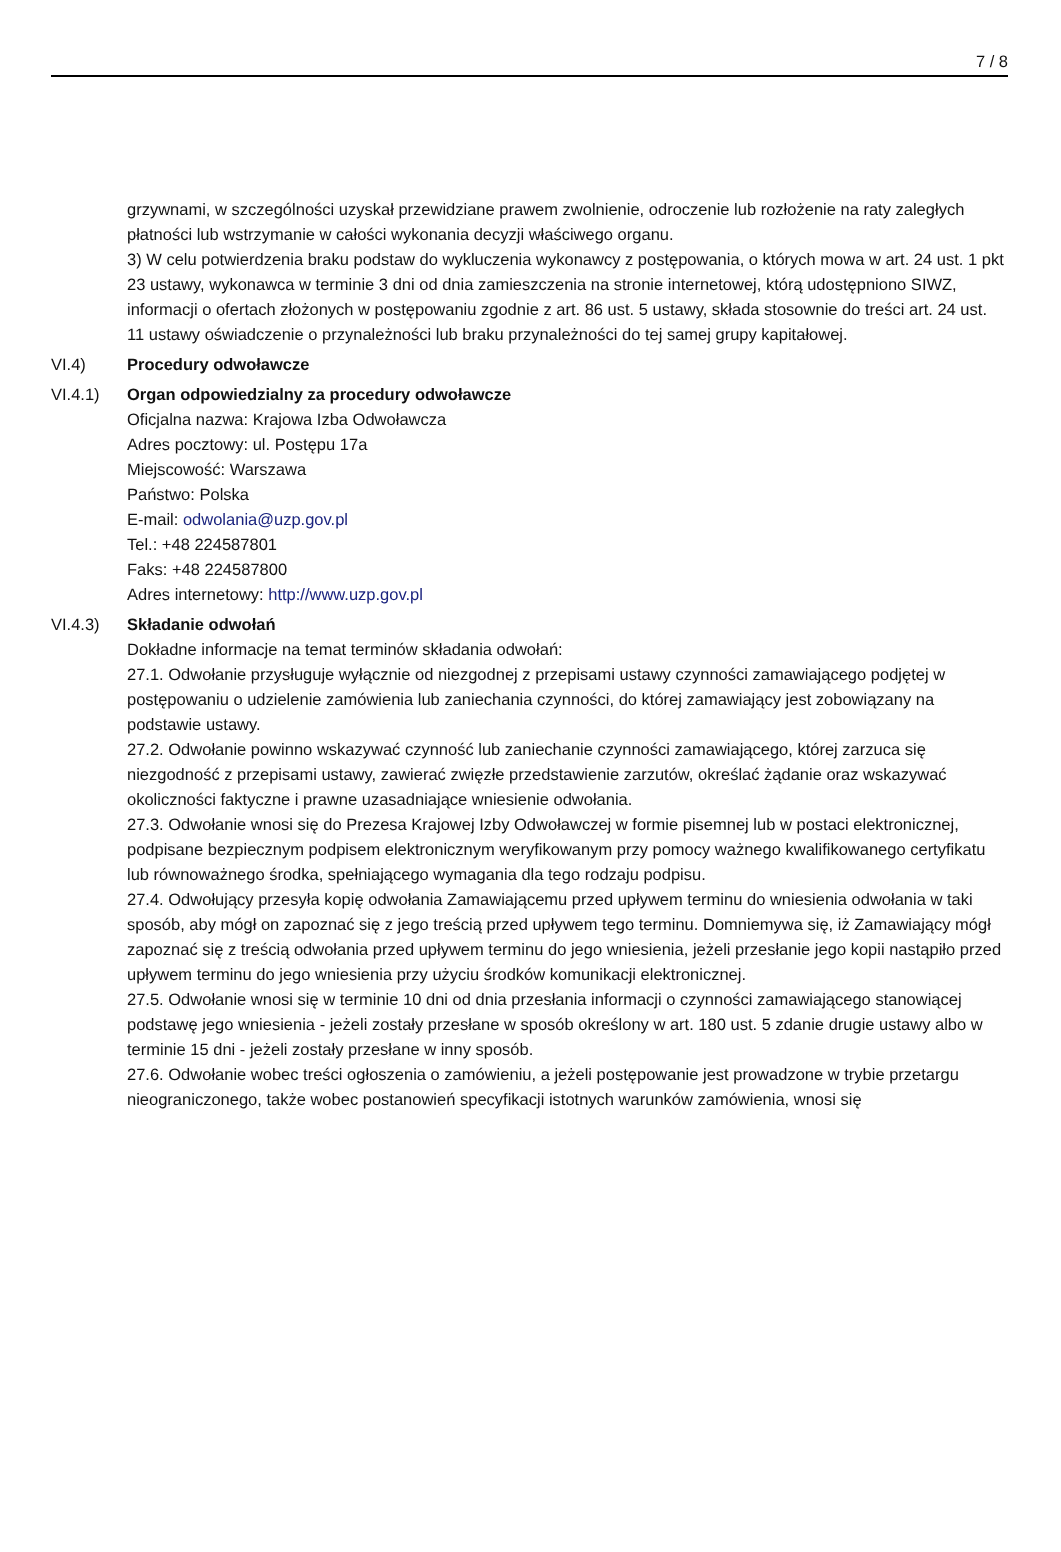7 / 8
grzywnami, w szczególności uzyskał przewidziane prawem zwolnienie, odroczenie lub rozłożenie na raty zaległych płatności lub wstrzymanie w całości wykonania decyzji właściwego organu.
3) W celu potwierdzenia braku podstaw do wykluczenia wykonawcy z postępowania, o których mowa w art. 24 ust. 1 pkt 23 ustawy, wykonawca w terminie 3 dni od dnia zamieszczenia na stronie internetowej, którą udostępniono SIWZ, informacji o ofertach złożonych w postępowaniu zgodnie z art. 86 ust. 5 ustawy, składa stosownie do treści art. 24 ust. 11 ustawy oświadczenie o przynależności lub braku przynależności do tej samej grupy kapitałowej.
VI.4) Procedury odwoławcze
VI.4.1) Organ odpowiedzialny za procedury odwoławcze
Oficjalna nazwa: Krajowa Izba Odwoławcza
Adres pocztowy: ul. Postępu 17a
Miejscowość: Warszawa
Państwo: Polska
E-mail: odwolania@uzp.gov.pl
Tel.: +48 224587801
Faks: +48 224587800
Adres internetowy: http://www.uzp.gov.pl
VI.4.3) Składanie odwołań
Dokładne informacje na temat terminów składania odwołań:
27.1. Odwołanie przysługuje wyłącznie od niezgodnej z przepisami ustawy czynności zamawiającego podjętej w postępowaniu o udzielenie zamówienia lub zaniechania czynności, do której zamawiający jest zobowiązany na podstawie ustawy.
27.2. Odwołanie powinno wskazywać czynność lub zaniechanie czynności zamawiającego, której zarzuca się niezgodność z przepisami ustawy, zawierać zwięzłe przedstawienie zarzutów, określać żądanie oraz wskazywać okoliczności faktyczne i prawne uzasadniające wniesienie odwołania.
27.3. Odwołanie wnosi się do Prezesa Krajowej Izby Odwoławczej w formie pisemnej lub w postaci elektronicznej, podpisane bezpiecznym podpisem elektronicznym weryfikowanym przy pomocy ważnego kwalifikowanego certyfikatu lub równoważnego środka, spełniającego wymagania dla tego rodzaju podpisu.
27.4. Odwołujący przesyła kopię odwołania Zamawiającemu przed upływem terminu do wniesienia odwołania w taki sposób, aby mógł on zapoznać się z jego treścią przed upływem tego terminu. Domniemywa się, iż Zamawiający mógł zapoznać się z treścią odwołania przed upływem terminu do jego wniesienia, jeżeli przesłanie jego kopii nastąpiło przed upływem terminu do jego wniesienia przy użyciu środków komunikacji elektronicznej.
27.5. Odwołanie wnosi się w terminie 10 dni od dnia przesłania informacji o czynności zamawiającego stanowiącej podstawę jego wniesienia - jeżeli zostały przesłane w sposób określony w art. 180 ust. 5 zdanie drugie ustawy albo w terminie 15 dni - jeżeli zostały przesłane w inny sposób.
27.6. Odwołanie wobec treści ogłoszenia o zamówieniu, a jeżeli postępowanie jest prowadzone w trybie przetargu nieograniczonego, także wobec postanowień specyfikacji istotnych warunków zamówienia, wnosi się